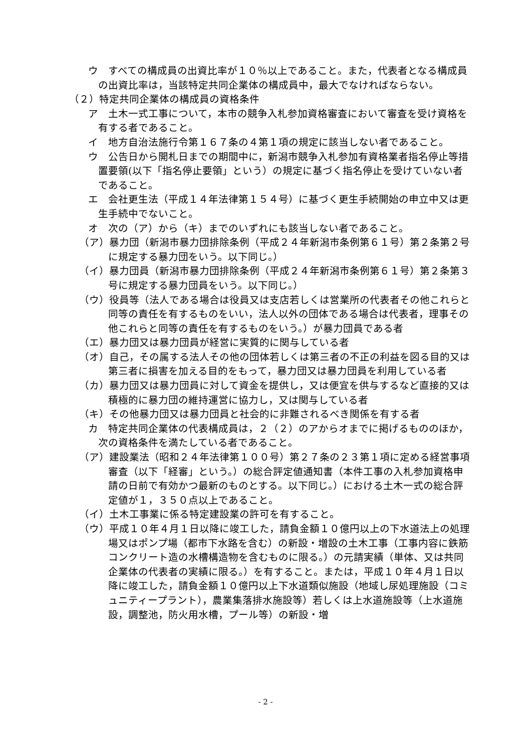ウ　すべての構成員の出資比率が１０％以上であること。また，代表者となる構成員の出資比率は，当該特定共同企業体の構成員中，最大でなければならない。
（２）特定共同企業体の構成員の資格条件
ア　土木一式工事について，本市の競争入札参加資格審査において審査を受け資格を有する者であること。
イ　地方自治法施行令第１６７条の４第１項の規定に該当しない者であること。
ウ　公告日から開札日までの期間中に，新潟市競争入札参加有資格業者指名停止等措置要領(以下「指名停止要領」という）の規定に基づく指名停止を受けていない者であること。
エ　会社更生法（平成１４年法律第１５４号）に基づく更生手続開始の申立中又は更生手続中でないこと。
オ　次の（ア）から（キ）までのいずれにも該当しない者であること。
（ア）暴力団（新潟市暴力団排除条例（平成２４年新潟市条例第６１号）第２条第２号に規定する暴力団をいう。以下同じ。）
（イ）暴力団員（新潟市暴力団排除条例（平成２４年新潟市条例第６１号）第２条第３号に規定する暴力団員をいう。以下同じ。）
（ウ）役員等（法人である場合は役員又は支店若しくは営業所の代表者その他これらと同等の責任を有するものをいい，法人以外の団体である場合は代表者，理事その他これらと同等の責任を有するものをいう。）が暴力団員である者
（エ）暴力団又は暴力団員が経営に実質的に関与している者
（オ）自己，その属する法人その他の団体若しくは第三者の不正の利益を図る目的又は第三者に損害を加える目的をもって，暴力団又は暴力団員を利用している者
（カ）暴力団又は暴力団員に対して資金を提供し，又は便宜を供与するなど直接的又は積極的に暴力団の維持運営に協力し，又は関与している者
（キ）その他暴力団又は暴力団員と社会的に非難されるべき関係を有する者
カ　特定共同企業体の代表構成員は，２（２）のアからオまでに掲げるもののほか，次の資格条件を満たしている者であること。
（ア）建設業法（昭和２４年法律第１００号）第２７条の２３第１項に定める経営事項審査（以下「経審」という。）の総合評定値通知書（本件工事の入札参加資格申請の日前で有効かつ最新のものとする。以下同じ。）における土木一式の総合評定値が１，３５０点以上であること。
（イ）土木工事業に係る特定建設業の許可を有すること。
（ウ）平成１０年４月１日以降に竣工した，請負金額１０億円以上の下水道法上の処理場又はポンプ場（都市下水路を含む）の新設・増設の土木工事（工事内容に鉄筋コンクリート造の水槽構造物を含むものに限る。）の元請実績（単体、又は共同企業体の代表者の実績に限る。）を有すること。または，平成１０年４月１日以降に竣工した，請負金額１０億円以上下水道類似施設（地域し尿処理施設（コミュニティープラント），農業集落排水施設等）若しくは上水道施設等（上水道施設，調整池，防火用水槽，プール等）の新設・増
- 2 -